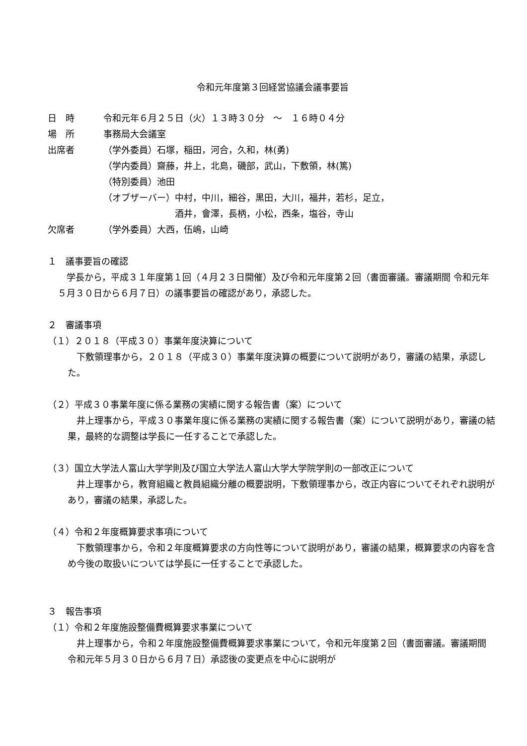令和元年度第３回経営協議会議事要旨
日　時 令和元年６月２５日（火）１３時３０分　～　１６時０４分
場　所 事務局大会議室
出席者 （学外委員）石塚，稲田，河合，久和，林(勇)
（学内委員）齋藤，井上，北島，磯部，武山，下敷領，林(篤)
（特別委員）池田
（オブザーバー）中村，中川，細谷，黒田，大川，福井，若杉，足立，
　　　　　　　　酒井，會澤，長柄，小松，西条，塩谷，寺山
欠席者 （学外委員）大西，伍嶋，山崎
１　議事要旨の確認
　学長から，平成３１年度第１回（４月２３日開催）及び令和元年度第２回（書面審議。審議期間 令和元年５月３０日から６月７日）の議事要旨の確認があり，承認した。
２　審議事項
（１）２０１８（平成３０）事業年度決算について
　下敷領理事から，２０１８（平成３０）事業年度決算の概要について説明があり，審議の結果，承認した。
（２）平成３０事業年度に係る業務の実績に関する報告書（案）について
　井上理事から，平成３０事業年度に係る業務の実績に関する報告書（案）について説明があり，審議の結果，最終的な調整は学長に一任することで承認した。
（３）国立大学法人富山大学学則及び国立大学法人富山大学大学院学則の一部改正について
　井上理事から，教育組織と教員組織分離の概要説明，下敷領理事から，改正内容についてそれぞれ説明があり，審議の結果，承認した。
（４）令和２年度概算要求事項について
　下敷領理事から，令和２年度概算要求の方向性等について説明があり，審議の結果，概算要求の内容を含め今後の取扱いについては学長に一任することで承認した。
３　報告事項
（１）令和２年度施設整備費概算要求事業について
　井上理事から，令和２年度施設整備費概算要求事業について，令和元年度第２回（書面審議。審議期間 令和元年５月３０日から６月７日）承認後の変更点を中心に説明が